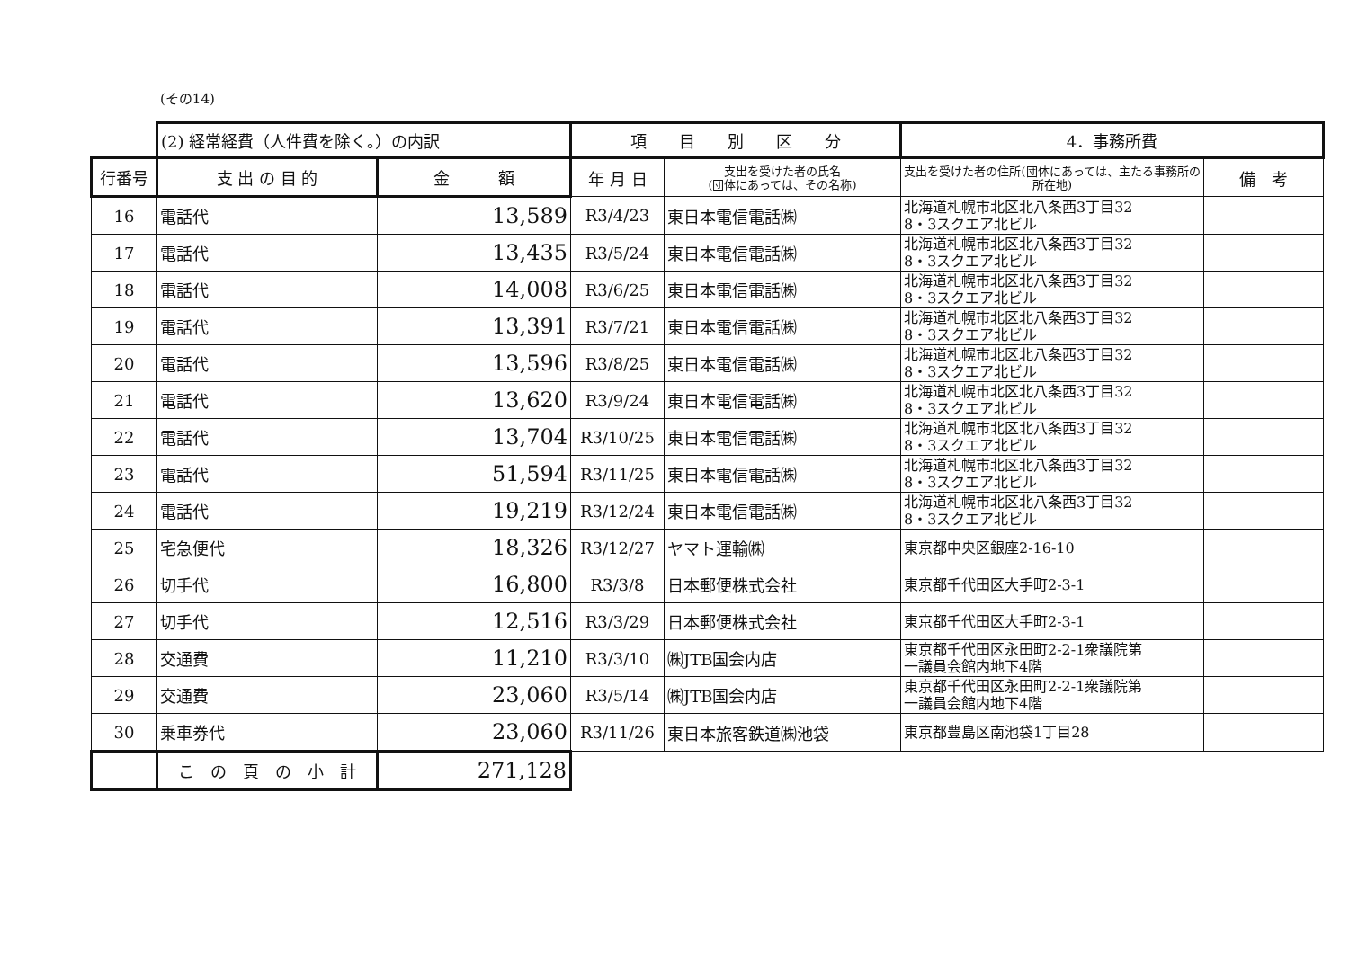(その14)
| | (2) 経常経費（人件費を除く。）の内訳 | | 項 目 別 区 分 | | 4．事務所費 | |
| 行番号 | 支 出 の 目 的 | 金 額 | 年 月 日 | 支出を受けた者の氏名 (団体にあっては、その名称) | 支出を受けた者の住所(団体にあっては、主たる事務所の所在地) | 備 考 |
| 16 | 電話代 | 13,589 | R3/4/23 | 東日本電信電話㈱ | 北海道札幌市北区北八条西3丁目32 8・3スクエア北ビル | |
| 17 | 電話代 | 13,435 | R3/5/24 | 東日本電信電話㈱ | 北海道札幌市北区北八条西3丁目32 8・3スクエア北ビル | |
| 18 | 電話代 | 14,008 | R3/6/25 | 東日本電信電話㈱ | 北海道札幌市北区北八条西3丁目32 8・3スクエア北ビル | |
| 19 | 電話代 | 13,391 | R3/7/21 | 東日本電信電話㈱ | 北海道札幌市北区北八条西3丁目32 8・3スクエア北ビル | |
| 20 | 電話代 | 13,596 | R3/8/25 | 東日本電信電話㈱ | 北海道札幌市北区北八条西3丁目32 8・3スクエア北ビル | |
| 21 | 電話代 | 13,620 | R3/9/24 | 東日本電信電話㈱ | 北海道札幌市北区北八条西3丁目32 8・3スクエア北ビル | |
| 22 | 電話代 | 13,704 | R3/10/25 | 東日本電信電話㈱ | 北海道札幌市北区北八条西3丁目32 8・3スクエア北ビル | |
| 23 | 電話代 | 51,594 | R3/11/25 | 東日本電信電話㈱ | 北海道札幌市北区北八条西3丁目32 8・3スクエア北ビル | |
| 24 | 電話代 | 19,219 | R3/12/24 | 東日本電信電話㈱ | 北海道札幌市北区北八条西3丁目32 8・3スクエア北ビル | |
| 25 | 宅急便代 | 18,326 | R3/12/27 | ヤマト運輸㈱ | 東京都中央区銀座2-16-10 | |
| 26 | 切手代 | 16,800 | R3/3/8 | 日本郵便株式会社 | 東京都千代田区大手町2-3-1 | |
| 27 | 切手代 | 12,516 | R3/3/29 | 日本郵便株式会社 | 東京都千代田区大手町2-3-1 | |
| 28 | 交通費 | 11,210 | R3/3/10 | ㈱JTB国会内店 | 東京都千代田区永田町2-2-1衆議院第 一議員会館内地下4階 | |
| 29 | 交通費 | 23,060 | R3/5/14 | ㈱JTB国会内店 | 東京都千代田区永田町2-2-1衆議院第 一議員会館内地下4階 | |
| 30 | 乗車券代 | 23,060 | R3/11/26 | 東日本旅客鉄道㈱池袋 | 東京都豊島区南池袋1丁目28 | |
| | こ の 頁 の 小 計 | 271,128 | | | | |